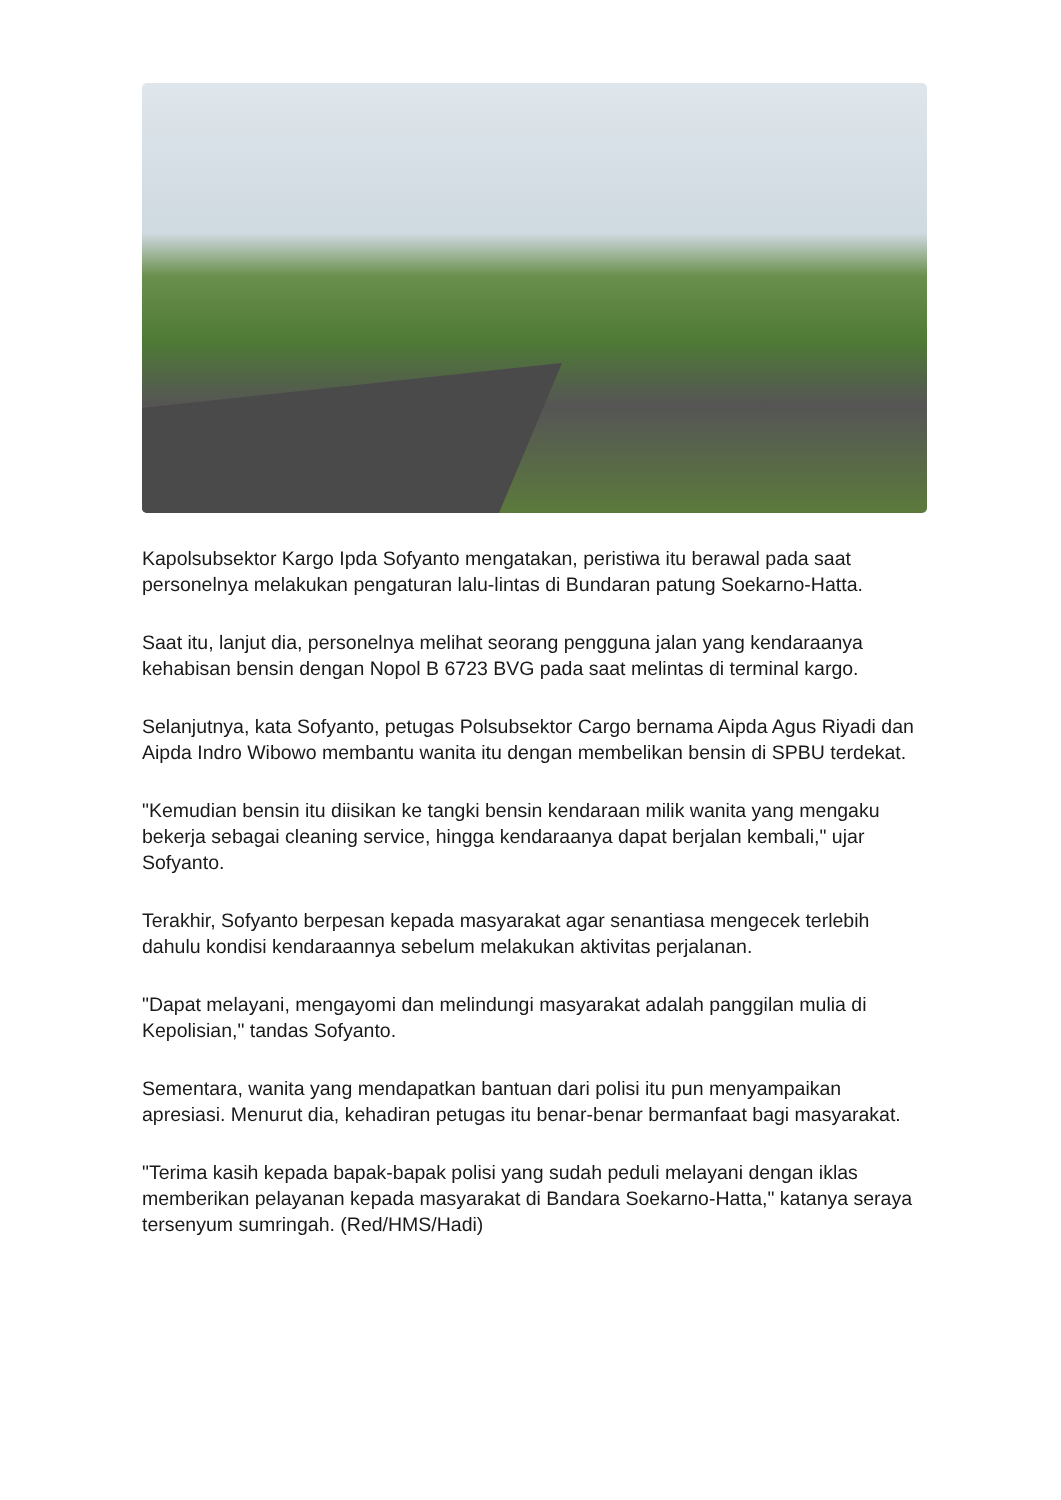Kapolsubsektor Kargo Ipda Sofyanto mengatakan, peristiwa itu berawal pada saat personelnya melakukan pengaturan lalu-lintas di Bundaran patung Soekarno-Hatta.
Saat itu, lanjut dia, personelnya melihat seorang pengguna jalan yang kendaraanya kehabisan bensin dengan Nopol B 6723 BVG pada saat melintas di terminal kargo.
Selanjutnya, kata Sofyanto, petugas Polsubsektor Cargo bernama Aipda Agus Riyadi dan Aipda Indro Wibowo membantu wanita itu dengan membelikan bensin di SPBU terdekat.
"Kemudian bensin itu diisikan ke tangki bensin kendaraan milik wanita yang mengaku bekerja sebagai cleaning service, hingga kendaraanya dapat berjalan kembali," ujar Sofyanto.
Terakhir, Sofyanto berpesan kepada masyarakat agar senantiasa mengecek terlebih dahulu kondisi kendaraannya sebelum melakukan aktivitas perjalanan.
"Dapat melayani, mengayomi dan melindungi masyarakat adalah panggilan mulia di Kepolisian," tandas Sofyanto.
Sementara, wanita yang mendapatkan bantuan dari polisi itu pun menyampaikan apresiasi. Menurut dia, kehadiran petugas itu benar-benar bermanfaat bagi masyarakat.
"Terima kasih kepada bapak-bapak polisi yang sudah peduli melayani dengan iklas memberikan pelayanan kepada masyarakat di Bandara Soekarno-Hatta," katanya seraya tersenyum sumringah. (Red/HMS/Hadi)